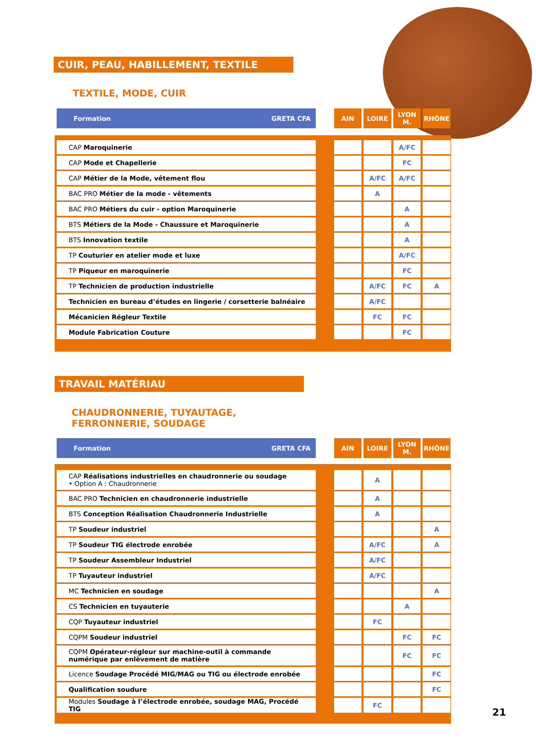CUIR, PEAU, HABILLEMENT, TEXTILE
TEXTILE, MODE, CUIR
| Formation GRETA CFA | | AIN | LOIRE | LYON M. | RHÔNE |
| --- | --- | --- | --- | --- | --- |
| CAP Maroquinerie | | | | A/FC | |
| CAP Mode et Chapellerie | | | | FC | |
| CAP Métier de la Mode, vêtement flou | | | A/FC | A/FC | |
| BAC PRO Métier de la mode - vêtements | | | A | | |
| BAC PRO Métiers du cuir - option Maroquinerie | | | | A | |
| BTS Métiers de la Mode - Chaussure et Maroquinerie | | | | A | |
| BTS Innovation textile | | | | A | |
| TP Couturier en atelier mode et luxe | | | | A/FC | |
| TP Piqueur en maroquinerie | | | | FC | |
| TP Technicien de production industrielle | | | A/FC | FC | A |
| Technicien en bureau d’études en lingerie / corsetterie balnéaire | | | A/FC | | |
| Mécanicien Régleur Textile | | | FC | FC | |
| Module Fabrication Couture | | | | FC | |
TRAVAIL MATÉRIAU
CHAUDRONNERIE, TUYAUTAGE,
FERRONNERIE, SOUDAGE
| Formation GRETA CFA | | AIN | LOIRE | LYON M. | RHÔNE |
| --- | --- | --- | --- | --- | --- |
| CAP Réalisations industrielles en chaudronnerie ou soudage • Option A : Chaudronnerie | | | A | | |
| BAC PRO Technicien en chaudronnerie industrielle | | | A | | |
| BTS Conception Réalisation Chaudronnerie Industrielle | | | A | | |
| TP Soudeur industriel | | | | | A |
| TP Soudeur TIG électrode enrobée | | | A/FC | | A |
| TP Soudeur Assembleur Industriel | | | A/FC | | |
| TP Tuyauteur industriel | | | A/FC | | |
| MC Technicien en soudage | | | | | A |
| CS Technicien en tuyauterie | | | | A | |
| CQP Tuyauteur industriel | | | FC | | |
| CQPM Soudeur industriel | | | | FC | FC |
| CQPM Opérateur-régleur sur machine-outil à commande numérique par enlèvement de matière | | | | FC | FC |
| Licence Soudage Procédé MIG/MAG ou TIG ou électrode enrobée | | | | | FC |
| Qualification soudure | | | | | FC |
| Modules Soudage à l’électrode enrobée, soudage MAG, Procédé TIG | | | FC | | |
21